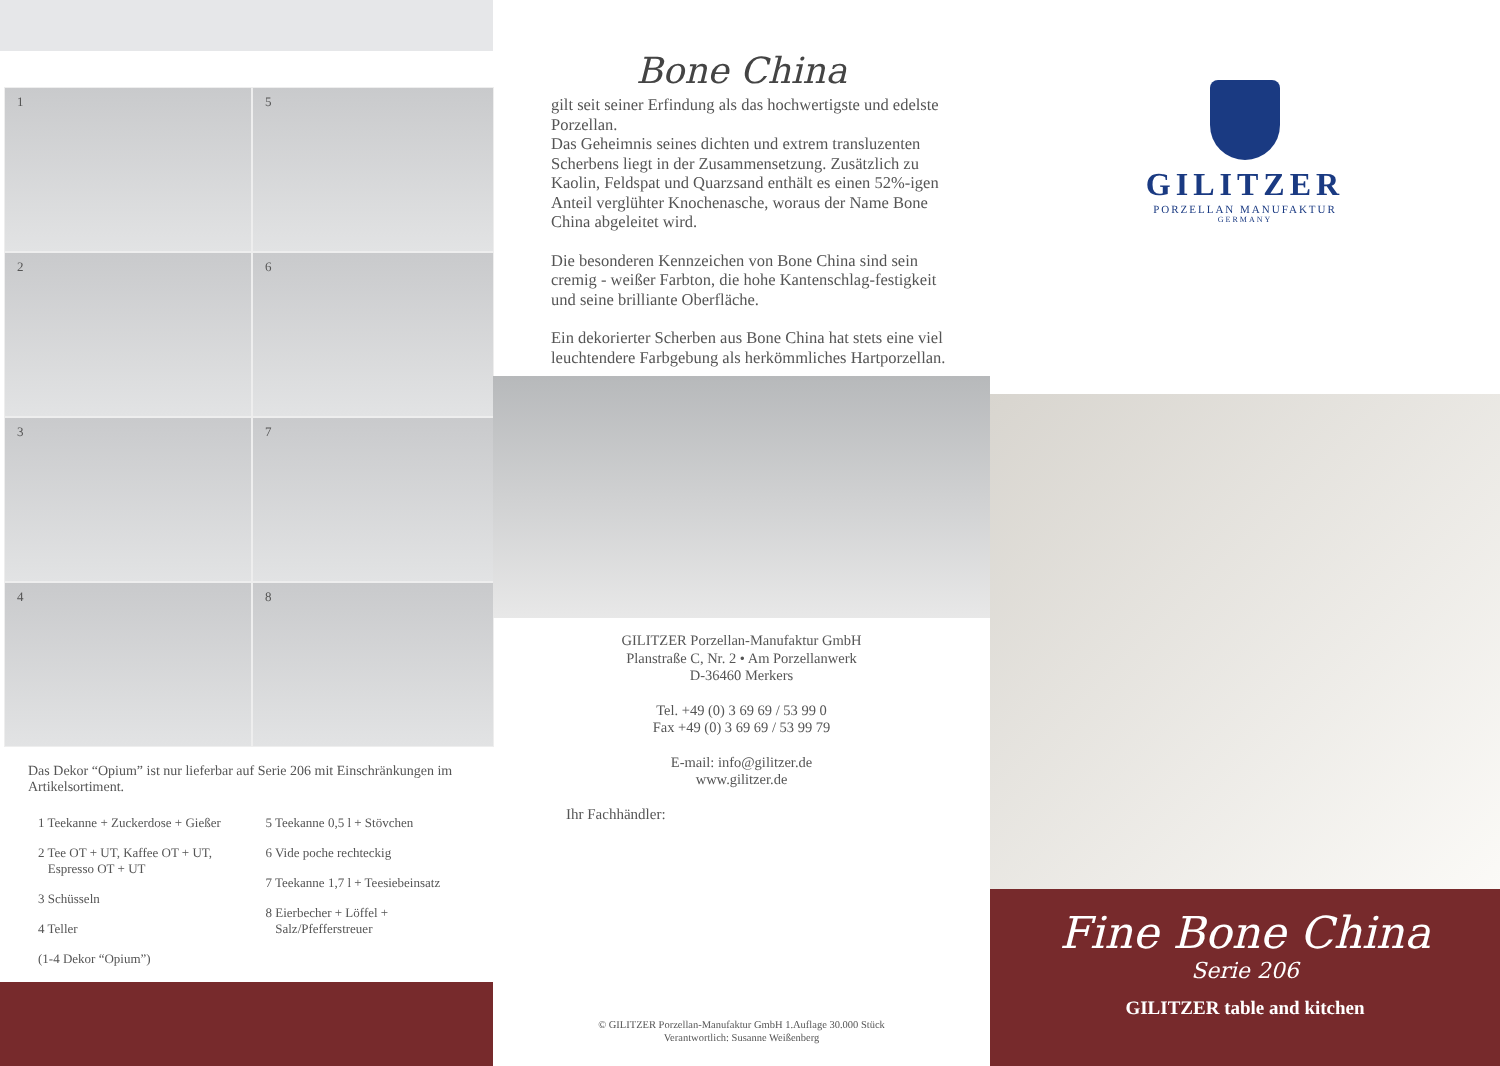1
5
2
6
3
7
4
8
Das Dekor “Opium” ist nur lieferbar auf Serie 206 mit Einschränkungen im Artikelsortiment.
1 Teekanne + Zuckerdose + Gießer
2 Tee OT + UT, Kaffee OT + UT,
Espresso OT + UT
3 Schüsseln
4 Teller
(1-4 Dekor “Opium”)
5 Teekanne 0,5 l + Stövchen
6 Vide poche rechteckig
7 Teekanne 1,7 l + Teesiebeinsatz
8 Eierbecher + Löffel +
Salz/Pfefferstreuer
Bone China
gilt seit seiner Erfindung als das hochwertigste und edelste Porzellan.
Das Geheimnis seines dichten und extrem transluzenten Scherbens liegt in der Zusammensetzung. Zusätzlich zu Kaolin, Feldspat und Quarzsand enthält es einen 52%-igen Anteil verglühter Knochenasche, woraus der Name Bone China abgeleitet wird.
Die besonderen Kennzeichen von Bone China sind sein cremig - weißer Farbton, die hohe Kantenschlag-festigkeit und seine brilliante Oberfläche.
Ein dekorierter Scherben aus Bone China hat stets eine viel leuchtendere Farbgebung als herkömmliches Hartporzellan.
GILITZER Porzellan-Manufaktur GmbH
Planstraße C, Nr. 2 • Am Porzellanwerk
D-36460 Merkers
Tel. +49 (0) 3 69 69 / 53 99 0
Fax +49 (0) 3 69 69 / 53 99 79
E-mail: info@gilitzer.de
www.gilitzer.de
Ihr Fachhändler:
© GILITZER Porzellan-Manufaktur GmbH 1.Auflage 30.000 Stück
Verantwortlich: Susanne Weißenberg
GILITZER
PORZELLAN MANUFAKTUR
GERMANY
Fine Bone China
Serie 206
GILITZER table and kitchen